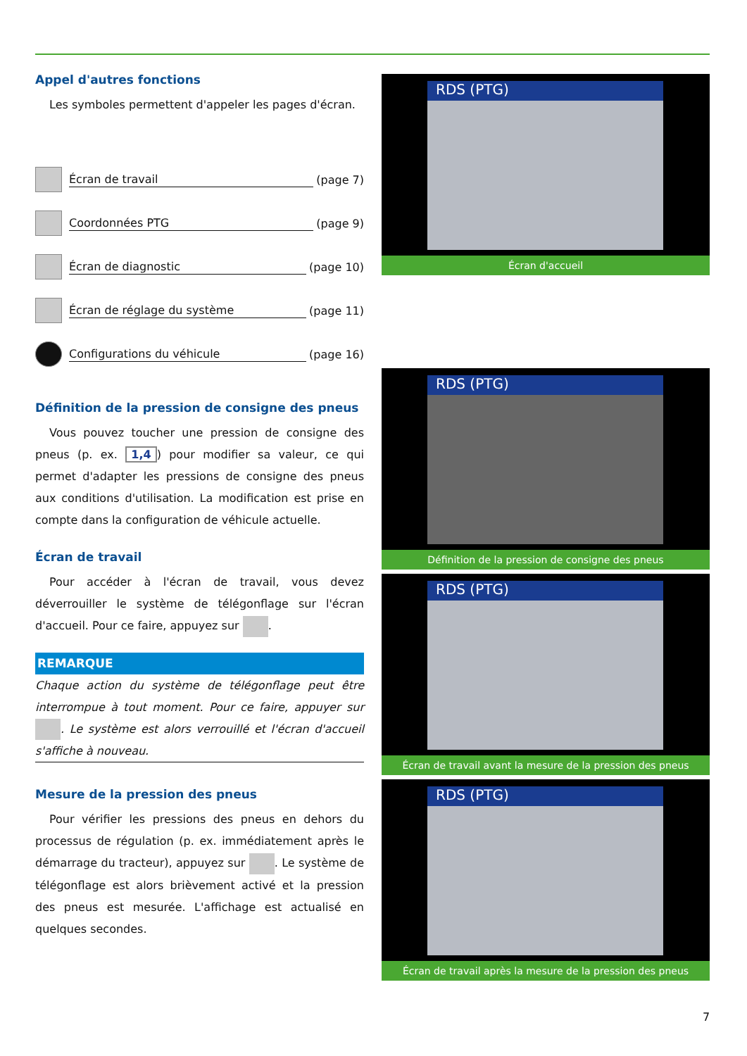Appel d'autres fonctions
Les symboles permettent d'appeler les pages d'écran.
Écran de travail (page 7)
Coordonnées PTG (page 9)
Écran de diagnostic (page 10)
Écran de réglage du système (page 11)
Configurations du véhicule (page 16)
Définition de la pression de consigne des pneus
Vous pouvez toucher une pression de consigne des pneus (p. ex. 1,4) pour modifier sa valeur, ce qui permet d'adapter les pressions de consigne des pneus aux conditions d'utilisation. La modification est prise en compte dans la configuration de véhicule actuelle.
Écran de travail
Pour accéder à l'écran de travail, vous devez déverrouiller le système de télégonflage sur l'écran d'accueil. Pour ce faire, appuyez sur .
REMARQUE
Chaque action du système de télégonflage peut être interrompue à tout moment. Pour ce faire, appuyer sur . Le système est alors verrouillé et l'écran d'accueil s'affiche à nouveau.
Mesure de la pression des pneus
Pour vérifier les pressions des pneus en dehors du processus de régulation (p. ex. immédiatement après le démarrage du tracteur), appuyez sur . Le système de télégonflage est alors brièvement activé et la pression des pneus est mesurée. L'affichage est actualisé en quelques secondes.
RDS (PTG)
Écran d'accueil
RDS (PTG)
Définition de la pression de consigne des pneus
RDS (PTG)
Écran de travail avant la mesure de la pression des pneus
RDS (PTG)
Écran de travail après la mesure de la pression des pneus
7